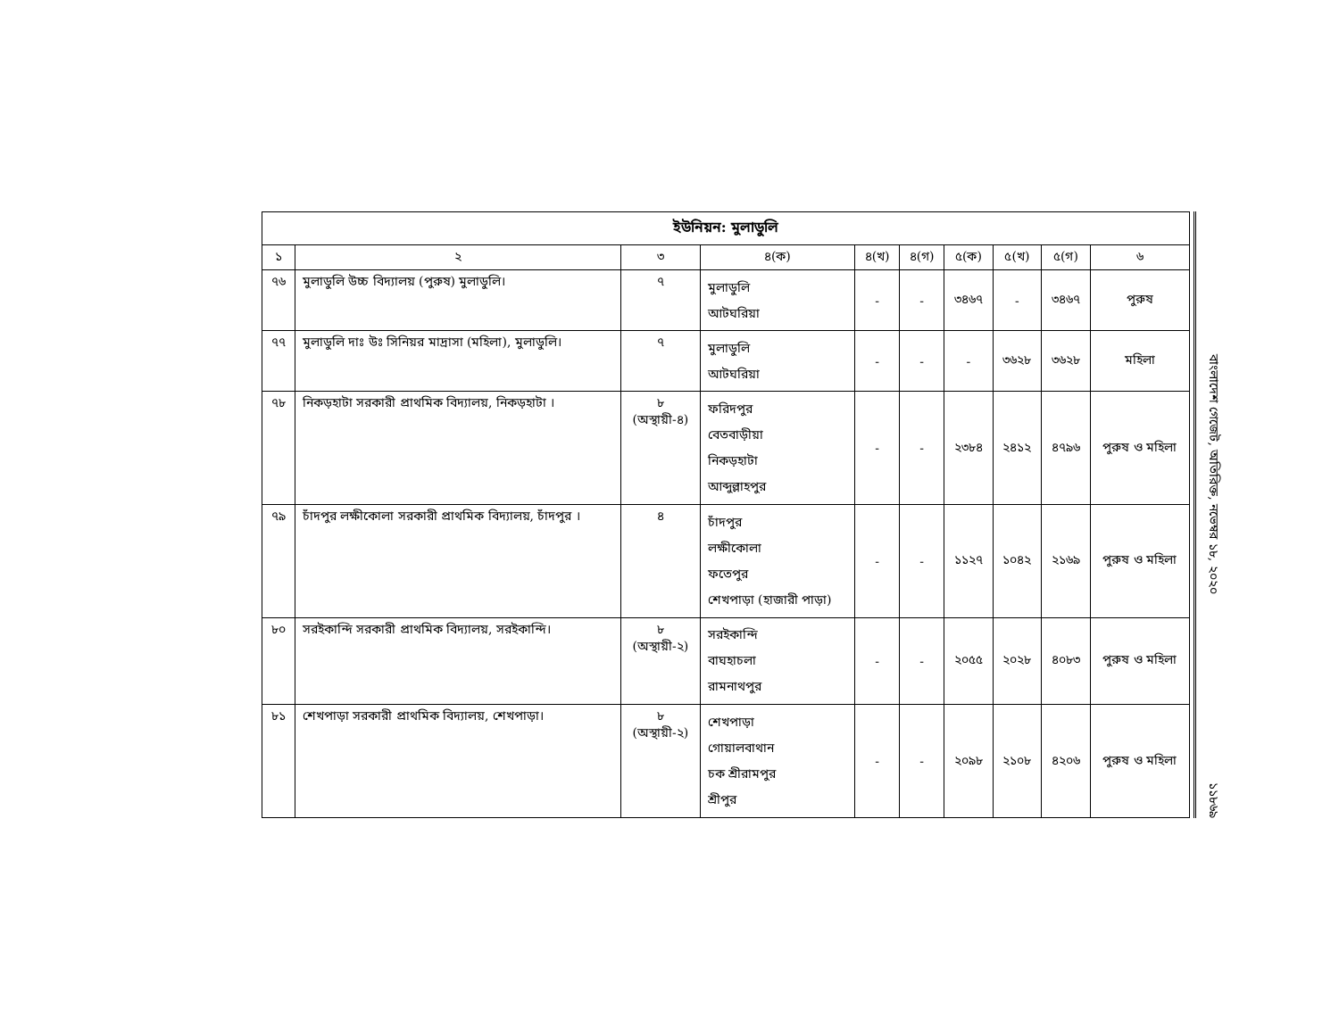| ইউনিয়ন: মুলাডুলি | | | | | | | | | |
| --- | --- | --- | --- | --- | --- | --- | --- | --- | --- |
| ১ | ২ | ৩ | ৪(ক) | ৪(খ) | ৪(গ) | ৫(ক) | ৫(খ) | ৫(গ) | ৬ |
| ৭৬ | মুলাডুলি উচ্চ বিদ্যালয় (পুরুষ) মুলাডুলি। | ৭ | মুলাডুলি আটঘরিয়া | - | - | ৩৪৬৭ | - | ৩৪৬৭ | পুরুষ |
| ৭৭ | মুলাডুলি দাঃ উঃ সিনিয়র মাদ্রাসা (মহিলা), মুলাডুলি। | ৭ | মুলাডুলি আটঘরিয়া | - | - | - | ৩৬২৮ | ৩৬২৮ | মহিলা |
| ৭৮ | নিকড়হাটা সরকারী প্রাথমিক বিদ্যালয়, নিকড়হাটা । | ৮ (অস্থায়ী-৪) | ফরিদপুর বেতবাড়ীয়া নিকড়হাটা আব্দুল্লাহপুর | - | - | ২৩৮৪ | ২৪১২ | ৪৭৯৬ | পুরুষ ও মহিলা |
| ৭৯ | চাঁদপুর লক্ষীকোলা সরকারী প্রাথমিক বিদ্যালয়, চাঁদপুর । | ৪ | চাঁদপুর লক্ষীকোলা ফতেপুর শেখপাড়া (হাজারী পাড়া) | - | - | ১১২৭ | ১০৪২ | ২১৬৯ | পুরুষ ও মহিলা |
| ৮০ | সরইকান্দি সরকারী প্রাথমিক বিদ্যালয়, সরইকান্দি। | ৮ (অস্থায়ী-২) | সরইকান্দি বাঘহাচলা রামনাথপুর | - | - | ২০৫৫ | ২০২৮ | ৪০৮৩ | পুরুষ ও মহিলা |
| ৮১ | শেখপাড়া সরকারী প্রাথমিক বিদ্যালয়, শেখপাড়া। | ৮ (অস্থায়ী-২) | শেখপাড়া গোয়ালবাথান চক শ্রীরামপুর শ্রীপুর | - | - | ২০৯৮ | ২১০৮ | ৪২০৬ | পুরুষ ও মহিলা |
বাংলাদেশ গেজেট, অতিরিক্ত, নভেম্বর ১৮, ২০২০
১১৮৬৯